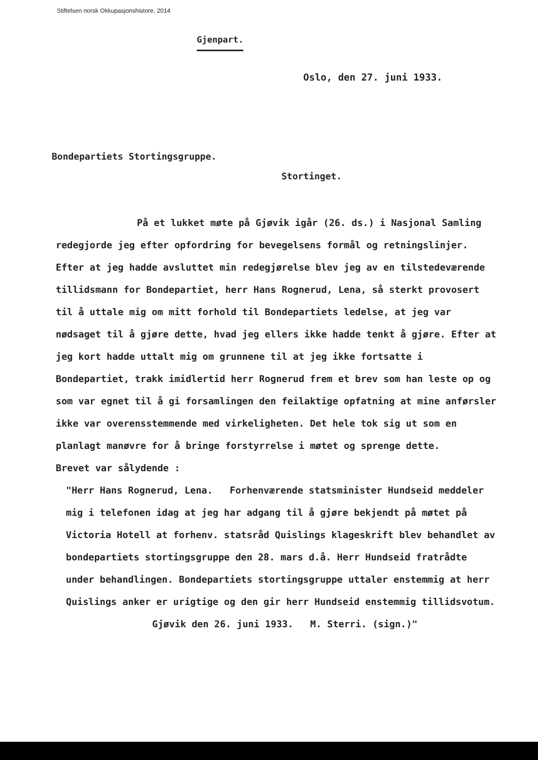Stiftelsen norsk Okkupasjonshistore, 2014
Gjenpart.
Oslo, den 27. juni 1933.
Bondepartiets Stortingsgruppe.
Stortinget.
På et lukket møte på Gjøvik igår (26. ds.) i Nasjonal Samling redegjorde jeg efter opfordring for bevegelsens formål og retningslinjer. Efter at jeg hadde avsluttet min redegjørelse blev jeg av en tilstedeværende tillidsmann for Bondepartiet, herr Hans Rognerud, Lena, så sterkt provosert til å uttale mig om mitt forhold til Bondepartiets ledelse, at jeg var nødsaget til å gjøre dette, hvad jeg ellers ikke hadde tenkt å gjøre. Efter at jeg kort hadde uttalt mig om grunnene til at jeg ikke fortsatte i Bondepartiet, trakk imidlertid herr Rognerud frem et brev som han leste op og som var egnet til å gi forsamlingen den feilaktige opfatning at mine anførsler ikke var overensstemmende med virkeligheten. Det hele tok sig ut som en planlagt manøvre for å bringe forstyrrelse i møtet og sprenge dette.
Brevet var sålydende :
"Herr Hans Rognerud, Lena. Forhenværende statsminister Hundseid meddeler mig i telefonen idag at jeg har adgang til å gjøre bekjendt på møtet på Victoria Hotell at forhenv. statsråd Quislings klageskrift blev behandlet av bondepartiets stortingsgruppe den 28. mars d.å. Herr Hundseid fratrådte under behandlingen. Bondepartiets stortingsgruppe uttaler enstemmig at herr Quislings anker er urigtige og den gir herr Hundseid enstemmig tillidsvotum. Gjøvik den 26. juni 1933. M. Sterri. (sign.)"